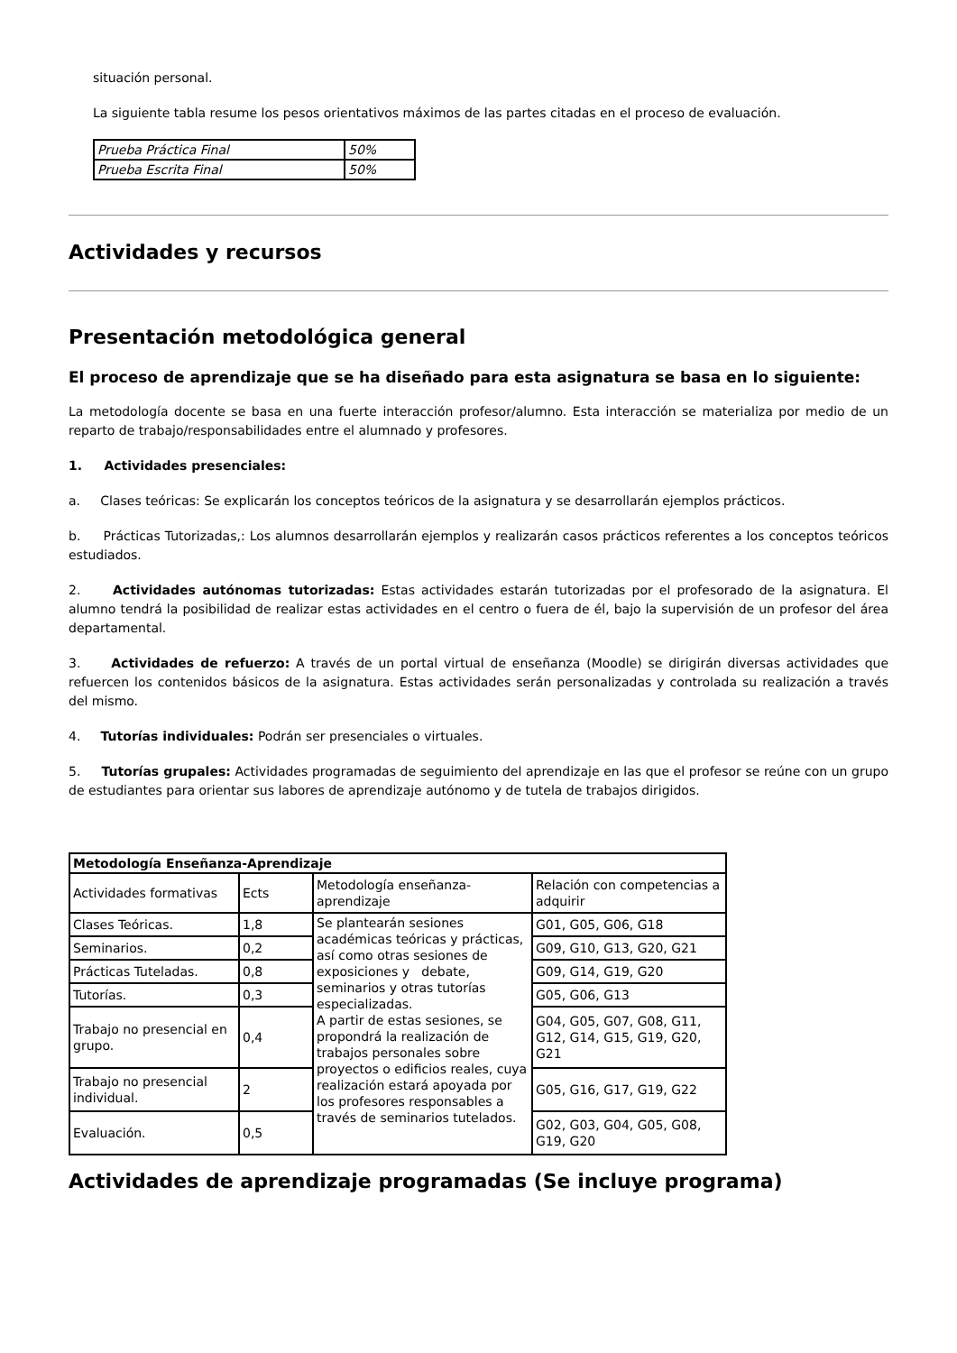situación personal.
La siguiente tabla resume los pesos orientativos máximos de las partes citadas en el proceso de evaluación.
| Prueba Práctica Final | 50% |
| Prueba Escrita Final | 50% |
Actividades y recursos
Presentación metodológica general
El proceso de aprendizaje que se ha diseñado para esta asignatura se basa en lo siguiente:
La metodología docente se basa en una fuerte interacción profesor/alumno. Esta interacción se materializa por medio de un reparto de trabajo/responsabilidades entre el alumnado y profesores.
1. Actividades presenciales:
a. Clases teóricas: Se explicarán los conceptos teóricos de la asignatura y se desarrollarán ejemplos prácticos.
b. Prácticas Tutorizadas,: Los alumnos desarrollarán ejemplos y realizarán casos prácticos referentes a los conceptos teóricos estudiados.
2. Actividades autónomas tutorizadas: Estas actividades estarán tutorizadas por el profesorado de la asignatura. El alumno tendrá la posibilidad de realizar estas actividades en el centro o fuera de él, bajo la supervisión de un profesor del área departamental.
3. Actividades de refuerzo: A través de un portal virtual de enseñanza (Moodle) se dirigirán diversas actividades que refuercen los contenidos básicos de la asignatura. Estas actividades serán personalizadas y controlada su realización a través del mismo.
4. Tutorías individuales: Podrán ser presenciales o virtuales.
5. Tutorías grupales: Actividades programadas de seguimiento del aprendizaje en las que el profesor se reúne con un grupo de estudiantes para orientar sus labores de aprendizaje autónomo y de tutela de trabajos dirigidos.
| Metodología Enseñanza-Aprendizaje | | | |
| Actividades formativas | Ects | Metodología enseñanza-aprendizaje | Relación con competencias a adquirir |
| Clases Teóricas. | 1,8 | Se plantearán sesiones académicas teóricas y prácticas, así como otras sesiones de exposiciones y debate, seminarios y otras tutorías especializadas. A partir de estas sesiones, se propondrá la realización de trabajos personales sobre proyectos o edificios reales, cuya realización estará apoyada por los profesores responsables a través de seminarios tutelados. | G01, G05, G06, G18 |
| Seminarios. | 0,2 | | G09, G10, G13, G20, G21 |
| Prácticas Tuteladas. | 0,8 | | G09, G14, G19, G20 |
| Tutorías. | 0,3 | | G05, G06, G13 |
| Trabajo no presencial en grupo. | 0,4 | | G04, G05, G07, G08, G11, G12, G14, G15, G19, G20, G21 |
| Trabajo no presencial individual. | 2 | | G05, G16, G17, G19, G22 |
| Evaluación. | 0,5 | | G02, G03, G04, G05, G08, G19, G20 |
Actividades de aprendizaje programadas (Se incluye programa)